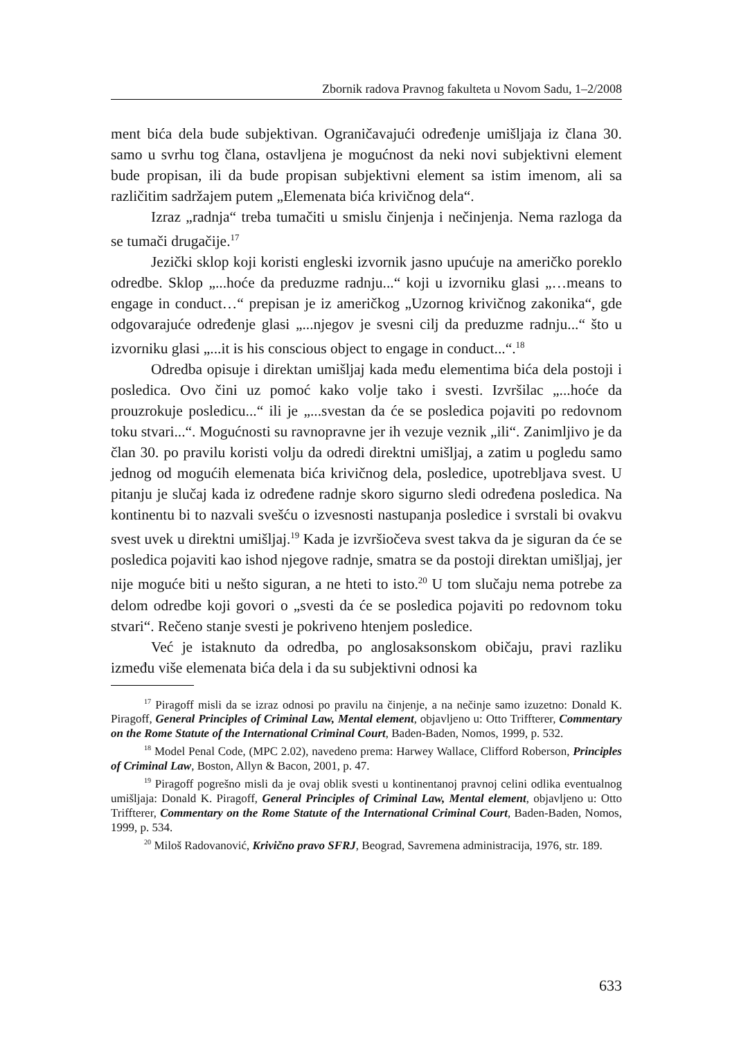Zbornik radova Pravnog fakulteta u Novom Sadu, 1–2/2008
ment bića dela bude subjektivan. Ograničavajući određenje umišljaja iz člana 30. samo u svrhu tog člana, ostavljena je mogućnost da neki novi subjektivni element bude propisan, ili da bude propisan subjektivni element sa istim imenom, ali sa različitim sadržajem putem „Elemenata bića krivičnog dela“.
Izraz „radnja“ treba tumačiti u smislu činjenja i nečinjenja. Nema razloga da se tumači drugačije.<sup>17</sup>
Jezički sklop koji koristi engleski izvornik jasno upućuje na američko poreklo odredbe. Sklop „...hoće da preduzme radnju...“ koji u izvorniku glasi „…means to engage in conduct…“ prepisan je iz američkog „Uzornog krivičnog zakonika“, gde odgovarajuće određenje glasi „...njegov je svesni cilj da preduzme radnju...“ što u izvorniku glasi „...it is his conscious object to engage in conduct...“.<sup>18</sup>
Odredba opisuje i direktan umišljaj kada među elementima bića dela postoji i posledica. Ovo čini uz pomoć kako volje tako i svesti. Izvršilac „...hoće da prouzrokuje posledicu...“ ili je „...svestan da će se posledica pojaviti po redovnom toku stvari...“. Mogućnosti su ravnopravne jer ih vezuje veznik „ili“. Zanimljivo je da član 30. po pravilu koristi volju da odredi direktni umišljaj, a zatim u pogledu samo jednog od mogućih elemenata bića krivičnog dela, posledice, upotrebljava svest. U pitanju je slučaj kada iz određene radnje skoro sigurno sledi određena posledica. Na kontinentu bi to nazvali svešću o izvesnosti nastupanja posledice i svrstali bi ovakvu svest uvek u direktni umišljaj.<sup>19</sup> Kada je izvršiočeva svest takva da je siguran da će se posledica pojaviti kao ishod njegove radnje, smatra se da postoji direktan umišljaj, jer nije moguće biti u nešto siguran, a ne hteti to isto.<sup>20</sup> U tom slučaju nema potrebe za delom odredbe koji govori o „svesti da će se posledica pojaviti po redovnom toku stvari“. Rečeno stanje svesti je pokriveno htenjem posledice.
Već je istaknuto da odredba, po anglosaksonskom običaju, pravi razliku između više elemenata bića dela i da su subjektivni odnosi ka
<sup>17</sup> Piragoff misli da se izraz odnosi po pravilu na činjenje, a na nečinje samo izuzetno: Donald K. Piragoff, General Principles of Criminal Law, Mental element, objavljeno u: Otto Triffterer, Commentary on the Rome Statute of the International Criminal Court, Baden-Baden, Nomos, 1999, p. 532.
<sup>18</sup> Model Penal Code, (MPC 2.02), navedeno prema: Harwey Wallace, Clifford Roberson, Principles of Criminal Law, Boston, Allyn & Bacon, 2001, p. 47.
<sup>19</sup> Piragoff pogrešno misli da je ovaj oblik svesti u kontinentanoj pravnoj celini odlika eventualnog umišljaja: Donald K. Piragoff, General Principles of Criminal Law, Mental element, objavljeno u: Otto Triffterer, Commentary on the Rome Statute of the International Criminal Court, Baden-Baden, Nomos, 1999, p. 534.
<sup>20</sup> Miloš Radovanović, Krivično pravo SFRJ, Beograd, Savremena administracija, 1976, str. 189.
633